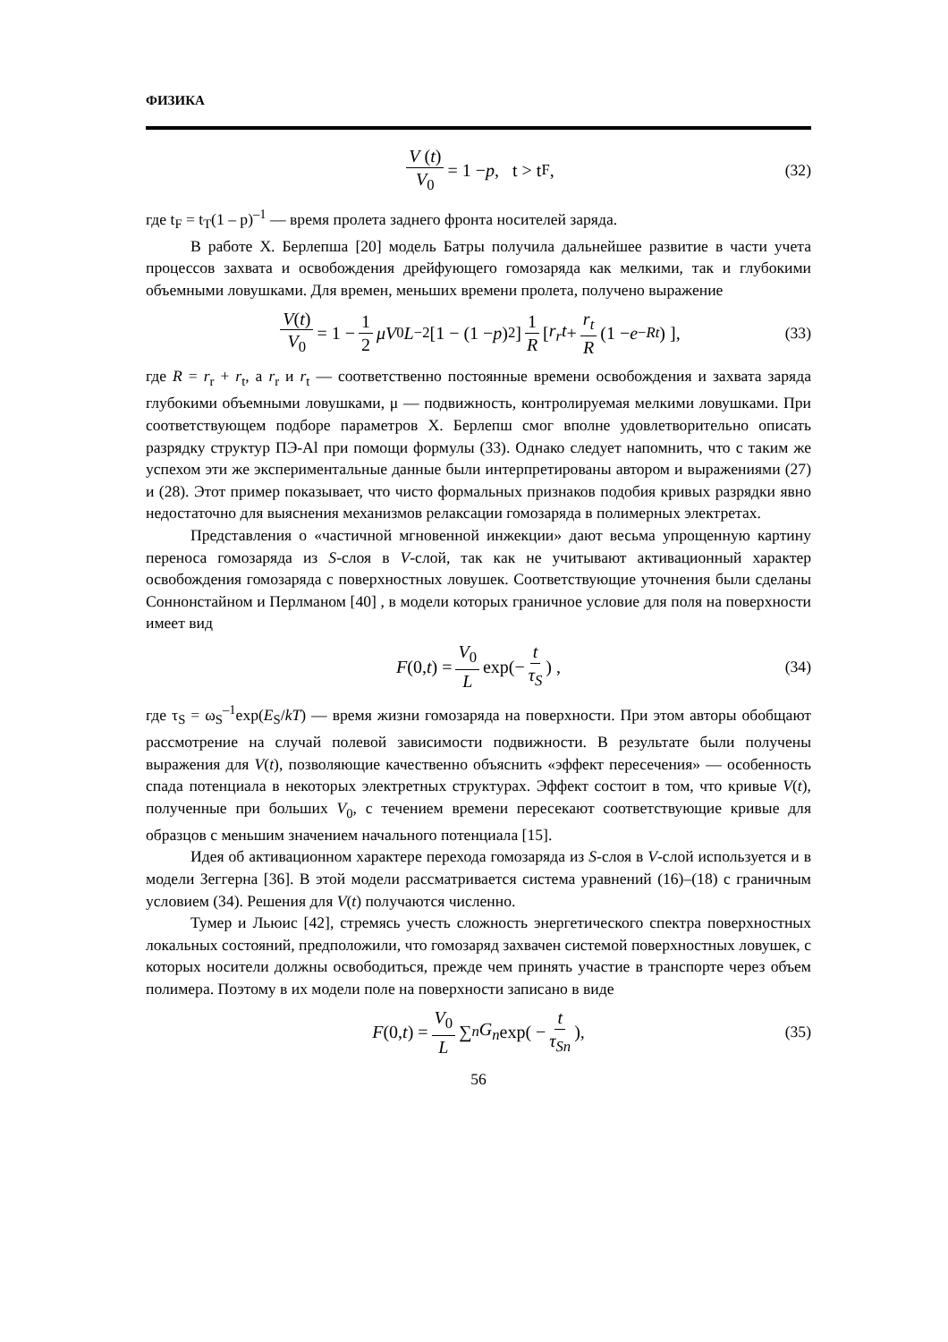ФИЗИКА
V (t) V<sub>0</sub> = 1 − p, t > t<sub>F</sub> , (32)
где t<sub>F</sub> = t<sub>T</sub>(1 – p)<sup>–1</sup> — время пролета заднего фронта носителей заряда.
В работе Х. Берлепша [20] модель Батры получила дальнейшее развитие в части учета процессов захвата и освобождения дрейфующего гомозаряда как мелкими, так и глубокими объемными ловушками. Для времен, меньших времени пролета, получено выражение
V(t) V<sub>0</sub> = 1 − 1 2 μV<sub>0</sub> L<sup>−2</sup>[1 − (1 − p)<sup>2</sup>] 1 R [ r<sub>r</sub>t + r<sub>t</sub> R (1 − e<sup>−Rt</sup>) ], (33)
где R = r<sub>r</sub> + r<sub>t</sub>, а r<sub>r</sub> и r<sub>t</sub> — соответственно постоянные времени освобождения и захвата заряда глубокими объемными ловушками, μ — подвижность, контролируемая мелкими ловушками. При соответствующем подборе параметров Х. Берлепш смог вполне удовлетворительно описать разрядку структур ПЭ-Al при помощи формулы (33). Однако следует напомнить, что с таким же успехом эти же экспериментальные данные были интерпретированы автором и выражениями (27) и (28). Этот пример показывает, что чисто формальных признаков подобия кривых разрядки явно недостаточно для выяснения механизмов релаксации гомозаряда в полимерных электретах.
Представления о «частичной мгновенной инжекции» дают весьма упрощенную картину переноса гомозаряда из S-слоя в V-слой, так как не учитывают активационный характер освобождения гомозаряда с поверхностных ловушек. Соответствующие уточнения были сделаны Соннонстайном и Перлманом [40] , в модели которых граничное условие для поля на поверхности имеет вид
F (0, t) = V<sub>0</sub> L exp(− t τ<sub>S</sub>) , (34)
где τ<sub>S</sub> = ω<sub>S</sub><sup>–1</sup>exp(E<sub>S</sub>/kT) — время жизни гомозаряда на поверхности. При этом авторы обобщают рассмотрение на случай полевой зависимости подвижности. В результате были получены выражения для V(t), позволяющие качественно объяснить «эффект пересечения» — особенность спада потенциала в некоторых электретных структурах. Эффект состоит в том, что кривые V(t), полученные при больших V<sub>0</sub>, с течением времени пересекают соответствующие кривые для образцов с меньшим значением начального потенциала [15].
Идея об активационном характере перехода гомозаряда из S-слоя в V-слой используется и в модели Зеггерна [36]. В этой модели рассматривается система уравнений (16)–(18) с граничным условием (34). Решения для V(t) получаются численно.
Тумер и Льюис [42], стремясь учесть сложность энергетического спектра поверхностных локальных состояний, предположили, что гомозаряд захвачен системой поверхностных ловушек, с которых носители должны освободиться, прежде чем принять участие в транспорте через объем полимера. Поэтому в их модели поле на поверхности записано в виде
F (0, t) = V<sub>0</sub> L ∑<sub>n</sub> G<sub>n</sub> exp( − t τ<sub>Sn</sub>), (35)
56